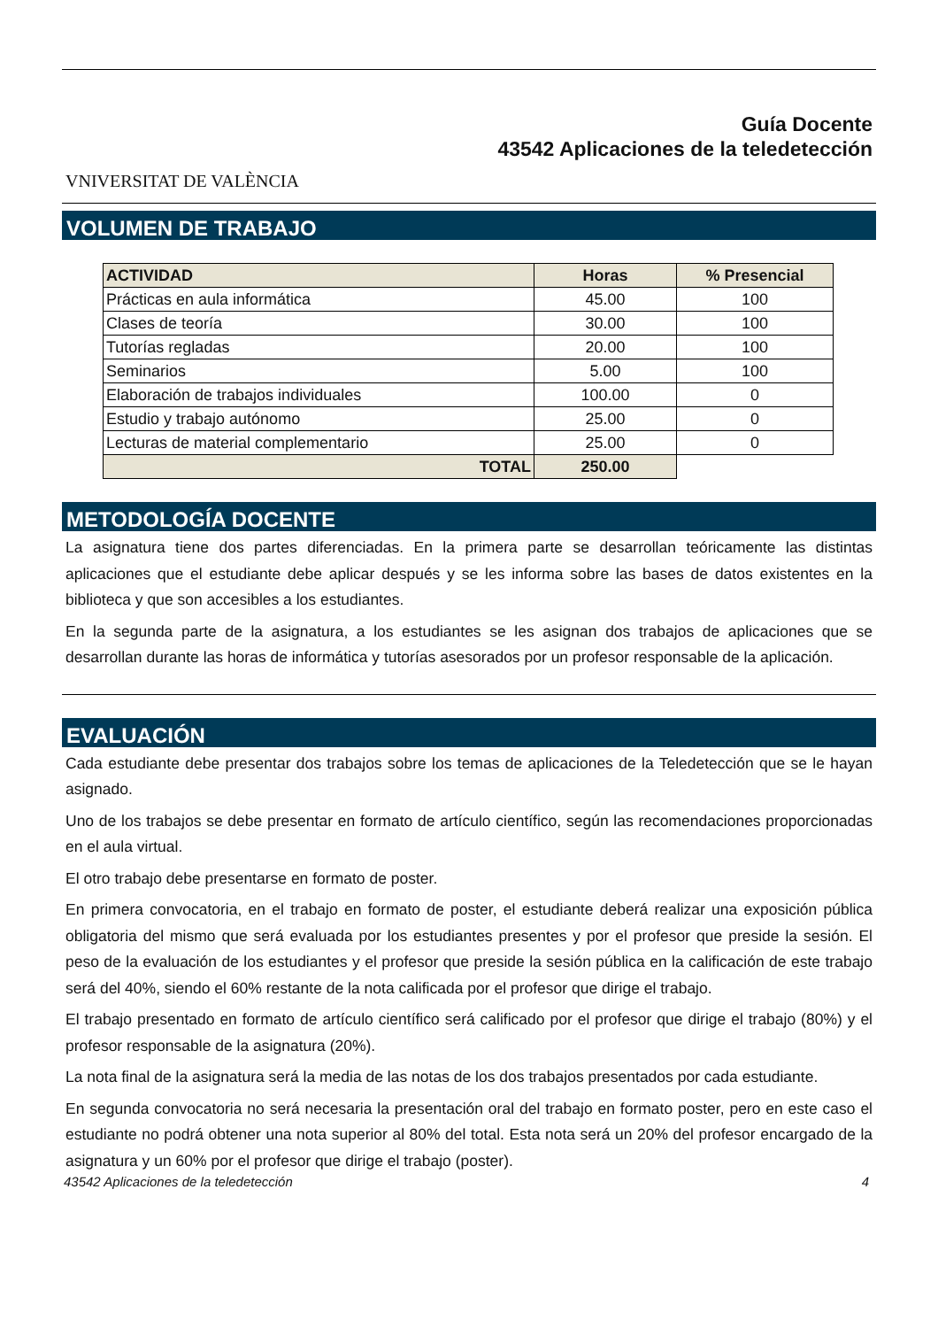VNIVERSITAT DE VALÈNCIA
Guía Docente
43542 Aplicaciones de la teledetección
VOLUMEN DE TRABAJO
| ACTIVIDAD | Horas | % Presencial |
| --- | --- | --- |
| Prácticas en aula informática | 45.00 | 100 |
| Clases de teoría | 30.00 | 100 |
| Tutorías regladas | 20.00 | 100 |
| Seminarios | 5.00 | 100 |
| Elaboración de trabajos individuales | 100.00 | 0 |
| Estudio y trabajo autónomo | 25.00 | 0 |
| Lecturas de material complementario | 25.00 | 0 |
| TOTAL | 250.00 | |
METODOLOGÍA DOCENTE
La asignatura tiene dos partes diferenciadas. En la primera parte se desarrollan teóricamente las distintas aplicaciones que el estudiante debe aplicar después y se les informa sobre las bases de datos existentes en la biblioteca y que son accesibles a los estudiantes.
En la segunda parte de la asignatura, a los estudiantes se les asignan dos trabajos de aplicaciones que se desarrollan durante las horas de informática y tutorías asesorados por un profesor responsable de la aplicación.
EVALUACIÓN
Cada estudiante debe presentar dos trabajos sobre los temas de aplicaciones de la Teledetección que se le hayan asignado.
Uno de los trabajos se debe presentar en formato de artículo científico, según las recomendaciones proporcionadas en el aula virtual.
El otro trabajo debe presentarse en formato de poster.
En primera convocatoria, en el trabajo en formato de poster, el estudiante deberá realizar una exposición pública obligatoria del mismo que será evaluada por los estudiantes presentes y por el profesor que preside la sesión. El peso de la evaluación de los estudiantes y el profesor que preside la sesión pública en la calificación de este trabajo será del 40%, siendo el 60% restante de la nota calificada por el profesor que dirige el trabajo.
El trabajo presentado en formato de artículo científico será calificado por el profesor que dirige el trabajo (80%) y el profesor responsable de la asignatura (20%).
La nota final de la asignatura será la media de las notas de los dos trabajos presentados por cada estudiante.
En segunda convocatoria no será necesaria la presentación oral del trabajo en formato poster, pero en este caso el estudiante no podrá obtener una nota superior al 80% del total. Esta nota será un 20% del profesor encargado de la asignatura y un 60% por el profesor que dirige el trabajo (poster).
43542 Aplicaciones de la teledetección 4